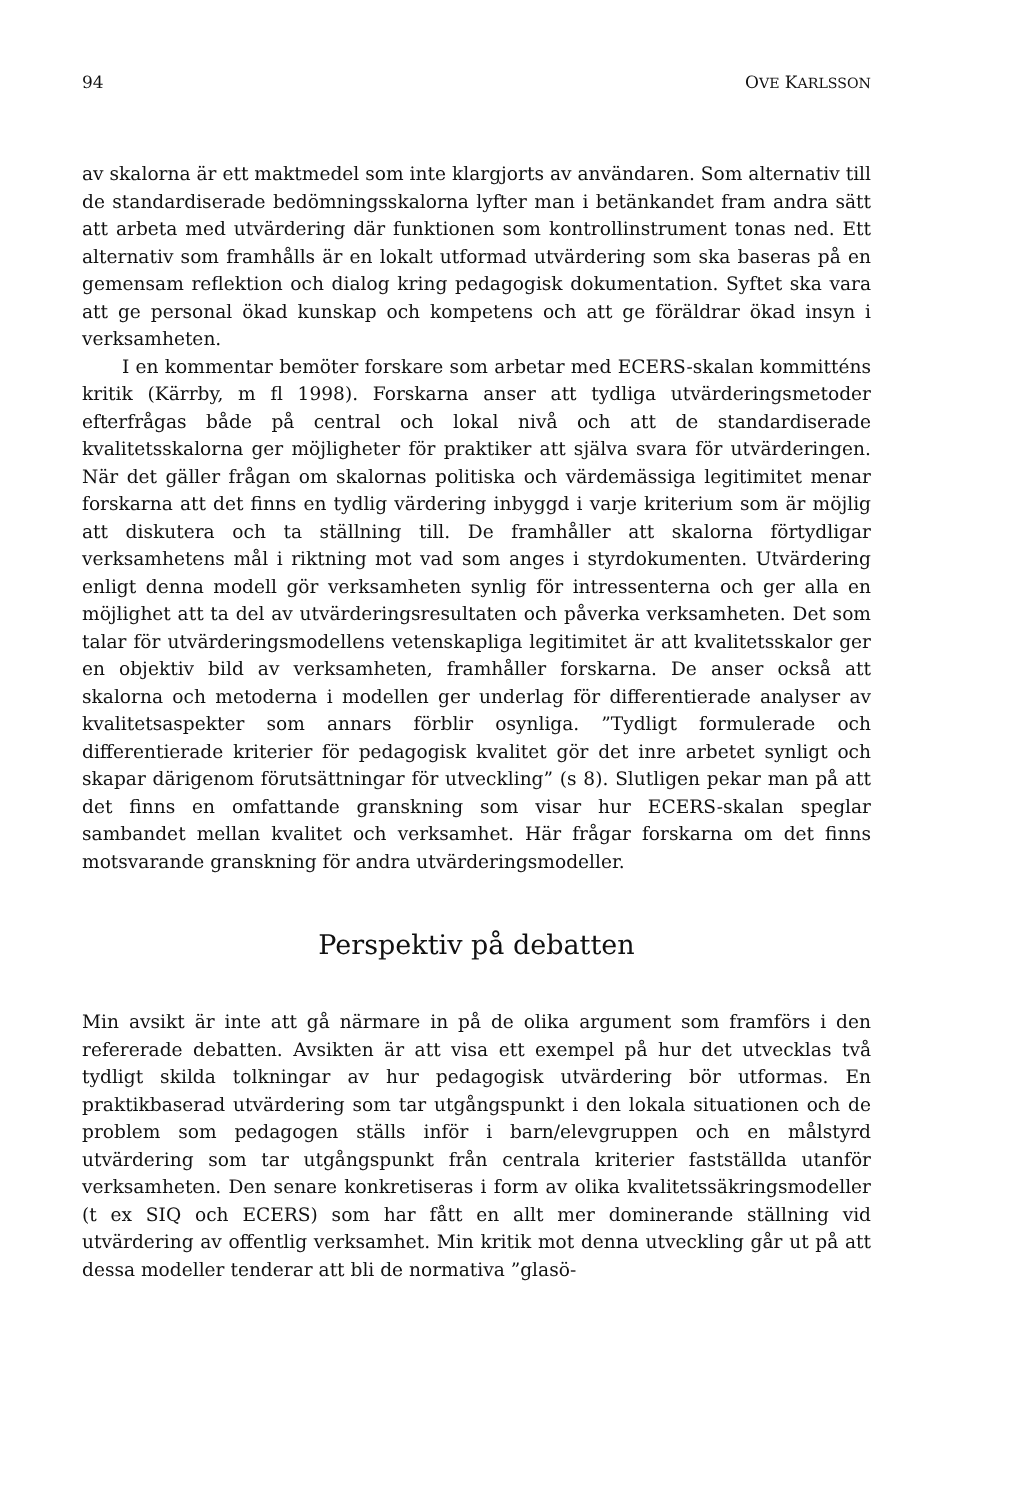94 OVE KARLSSON
av skalorna är ett maktmedel som inte klargjorts av användaren. Som alternativ till de standardiserade bedömningsskalorna lyfter man i betänkandet fram andra sätt att arbeta med utvärdering där funktionen som kontrollinstrument tonas ned. Ett alternativ som framhålls är en lokalt utformad utvärdering som ska baseras på en gemensam reflektion och dialog kring pedagogisk dokumentation. Syftet ska vara att ge personal ökad kunskap och kompetens och att ge föräldrar ökad insyn i verksamheten.
I en kommentar bemöter forskare som arbetar med ECERS-skalan kommitténs kritik (Kärrby, m fl 1998). Forskarna anser att tydliga utvärderingsmetoder efterfrågas både på central och lokal nivå och att de standardiserade kvalitetsskalorna ger möjligheter för praktiker att själva svara för utvärderingen. När det gäller frågan om skalornas politiska och värdemässiga legitimitet menar forskarna att det finns en tydlig värdering inbyggd i varje kriterium som är möjlig att diskutera och ta ställning till. De framhåller att skalorna förtydligar verksamhetens mål i riktning mot vad som anges i styrdokumenten. Utvärdering enligt denna modell gör verksamheten synlig för intressenterna och ger alla en möjlighet att ta del av utvärderingsresultaten och påverka verksamheten. Det som talar för utvärderingsmodellens vetenskapliga legitimitet är att kvalitetsskalor ger en objektiv bild av verksamheten, framhåller forskarna. De anser också att skalorna och metoderna i modellen ger underlag för differentierade analyser av kvalitetsaspekter som annars förblir osynliga. ”Tydligt formulerade och differentierade kriterier för pedagogisk kvalitet gör det inre arbetet synligt och skapar därigenom förutsättningar för utveckling” (s 8). Slutligen pekar man på att det finns en omfattande granskning som visar hur ECERS-skalan speglar sambandet mellan kvalitet och verksamhet. Här frågar forskarna om det finns motsvarande granskning för andra utvärderingsmodeller.
Perspektiv på debatten
Min avsikt är inte att gå närmare in på de olika argument som framförs i den refererade debatten. Avsikten är att visa ett exempel på hur det utvecklas två tydligt skilda tolkningar av hur pedagogisk utvärdering bör utformas. En praktikbaserad utvärdering som tar utgångspunkt i den lokala situationen och de problem som pedagogen ställs inför i barn/elevgruppen och en målstyrd utvärdering som tar utgångspunkt från centrala kriterier fastställda utanför verksamheten. Den senare konkretiseras i form av olika kvalitetssäkringsmodeller (t ex SIQ och ECERS) som har fått en allt mer dominerande ställning vid utvärdering av offentlig verksamhet. Min kritik mot denna utveckling går ut på att dessa modeller tenderar att bli de normativa ”glasö-